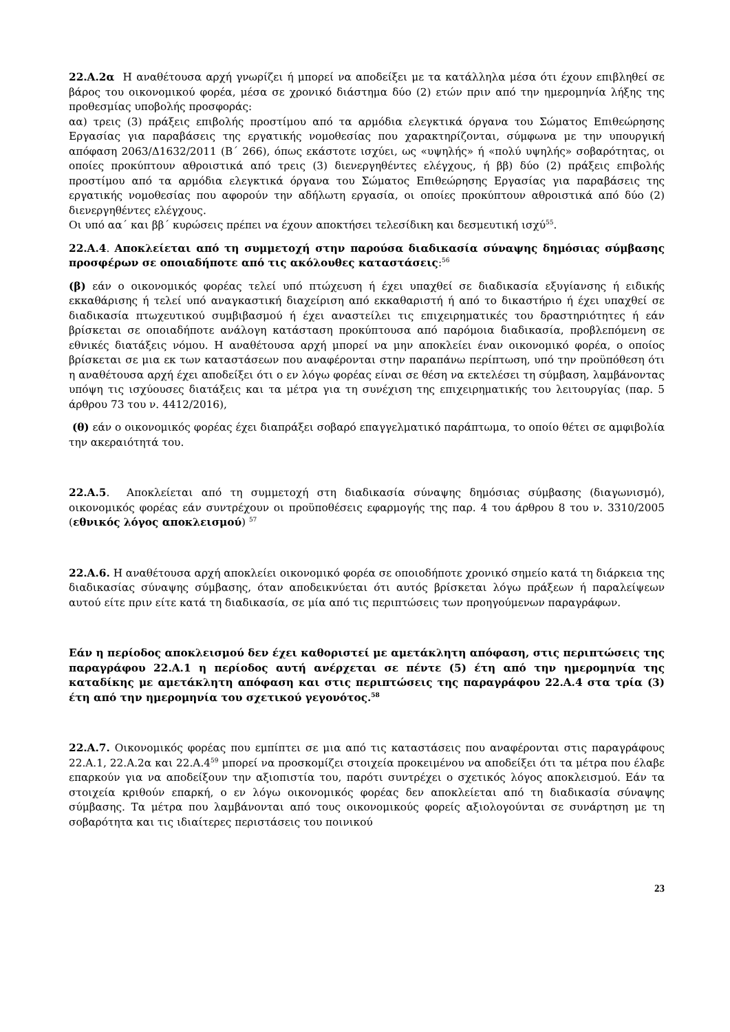22.Α.2α Η αναθέτουσα αρχή γνωρίζει ή μπορεί να αποδείξει με τα κατάλληλα μέσα ότι έχουν επιβληθεί σε βάρος του οικονομικού φορέα, μέσα σε χρονικό διάστημα δύο (2) ετών πριν από την ημερομηνία λήξης της προθεσμίας υποβολής προσφοράς:
αα) τρεις (3) πράξεις επιβολής προστίμου από τα αρμόδια ελεγκτικά όργανα του Σώματος Επιθεώρησης Εργασίας για παραβάσεις της εργατικής νομοθεσίας που χαρακτηρίζονται, σύμφωνα με την υπουργική απόφαση 2063/Δ1632/2011 (Β΄ 266), όπως εκάστοτε ισχύει, ως «υψηλής» ή «πολύ υψηλής» σοβαρότητας, οι οποίες προκύπτουν αθροιστικά από τρεις (3) διενεργηθέντες ελέγχους, ή ββ) δύο (2) πράξεις επιβολής προστίμου από τα αρμόδια ελεγκτικά όργανα του Σώματος Επιθεώρησης Εργασίας για παραβάσεις της εργατικής νομοθεσίας που αφορούν την αδήλωτη εργασία, οι οποίες προκύπτουν αθροιστικά από δύο (2) διενεργηθέντες ελέγχους.
Οι υπό αα΄ και ββ΄ κυρώσεις πρέπει να έχουν αποκτήσει τελεσίδικη και δεσμευτική ισχύ<sup>55</sup>.
22.Α.4. Αποκλείεται από τη συμμετοχή στην παρούσα διαδικασία σύναψης δημόσιας σύμβασης προσφέρων σε οποιαδήποτε από τις ακόλουθες καταστάσεις:<sup>56</sup>
(β) εάν ο οικονομικός φορέας τελεί υπό πτώχευση ή έχει υπαχθεί σε διαδικασία εξυγίανσης ή ειδικής εκκαθάρισης ή τελεί υπό αναγκαστική διαχείριση από εκκαθαριστή ή από το δικαστήριο ή έχει υπαχθεί σε διαδικασία πτωχευτικού συμβιβασμού ή έχει αναστείλει τις επιχειρηματικές του δραστηριότητες ή εάν βρίσκεται σε οποιαδήποτε ανάλογη κατάσταση προκύπτουσα από παρόμοια διαδικασία, προβλεπόμενη σε εθνικές διατάξεις νόμου. Η αναθέτουσα αρχή μπορεί να μην αποκλείει έναν οικονομικό φορέα, ο οποίος βρίσκεται σε μια εκ των καταστάσεων που αναφέρονται στην παραπάνω περίπτωση, υπό την προϋπόθεση ότι η αναθέτουσα αρχή έχει αποδείξει ότι ο εν λόγω φορέας είναι σε θέση να εκτελέσει τη σύμβαση, λαμβάνοντας υπόψη τις ισχύουσες διατάξεις και τα μέτρα για τη συνέχιση της επιχειρηματικής του λειτουργίας (παρ. 5 άρθρου 73 του ν. 4412/2016),
(θ) εάν ο οικονομικός φορέας έχει διαπράξει σοβαρό επαγγελματικό παράπτωμα, το οποίο θέτει σε αμφιβολία την ακεραιότητά του.
22.Α.5. Αποκλείεται από τη συμμετοχή στη διαδικασία σύναψης δημόσιας σύμβασης (διαγωνισμό), οικονομικός φορέας εάν συντρέχουν οι προϋποθέσεις εφαρμογής της παρ. 4 του άρθρου 8 του ν. 3310/2005 (εθνικός λόγος αποκλεισμού) <sup>57</sup>
22.Α.6. Η αναθέτουσα αρχή αποκλείει οικονομικό φορέα σε οποιοδήποτε χρονικό σημείο κατά τη διάρκεια της διαδικασίας σύναψης σύμβασης, όταν αποδεικνύεται ότι αυτός βρίσκεται λόγω πράξεων ή παραλείψεων αυτού είτε πριν είτε κατά τη διαδικασία, σε μία από τις περιπτώσεις των προηγούμενων παραγράφων.
Εάν η περίοδος αποκλεισμού δεν έχει καθοριστεί με αμετάκλητη απόφαση, στις περιπτώσεις της παραγράφου 22.Α.1 η περίοδος αυτή ανέρχεται σε πέντε (5) έτη από την ημερομηνία της καταδίκης με αμετάκλητη απόφαση και στις περιπτώσεις της παραγράφου 22.Α.4 στα τρία (3) έτη από την ημερομηνία του σχετικού γεγονότος.<sup>58</sup>
22.Α.7. Οικονομικός φορέας που εμπίπτει σε μια από τις καταστάσεις που αναφέρονται στις παραγράφους 22.Α.1, 22.Α.2α και 22.Α.4<sup>59</sup> μπορεί να προσκομίζει στοιχεία προκειμένου να αποδείξει ότι τα μέτρα που έλαβε επαρκούν για να αποδείξουν την αξιοπιστία του, παρότι συντρέχει ο σχετικός λόγος αποκλεισμού. Εάν τα στοιχεία κριθούν επαρκή, ο εν λόγω οικονομικός φορέας δεν αποκλείεται από τη διαδικασία σύναψης σύμβασης. Τα μέτρα που λαμβάνονται από τους οικονομικούς φορείς αξιολογούνται σε συνάρτηση με τη σοβαρότητα και τις ιδιαίτερες περιστάσεις του ποινικού
23